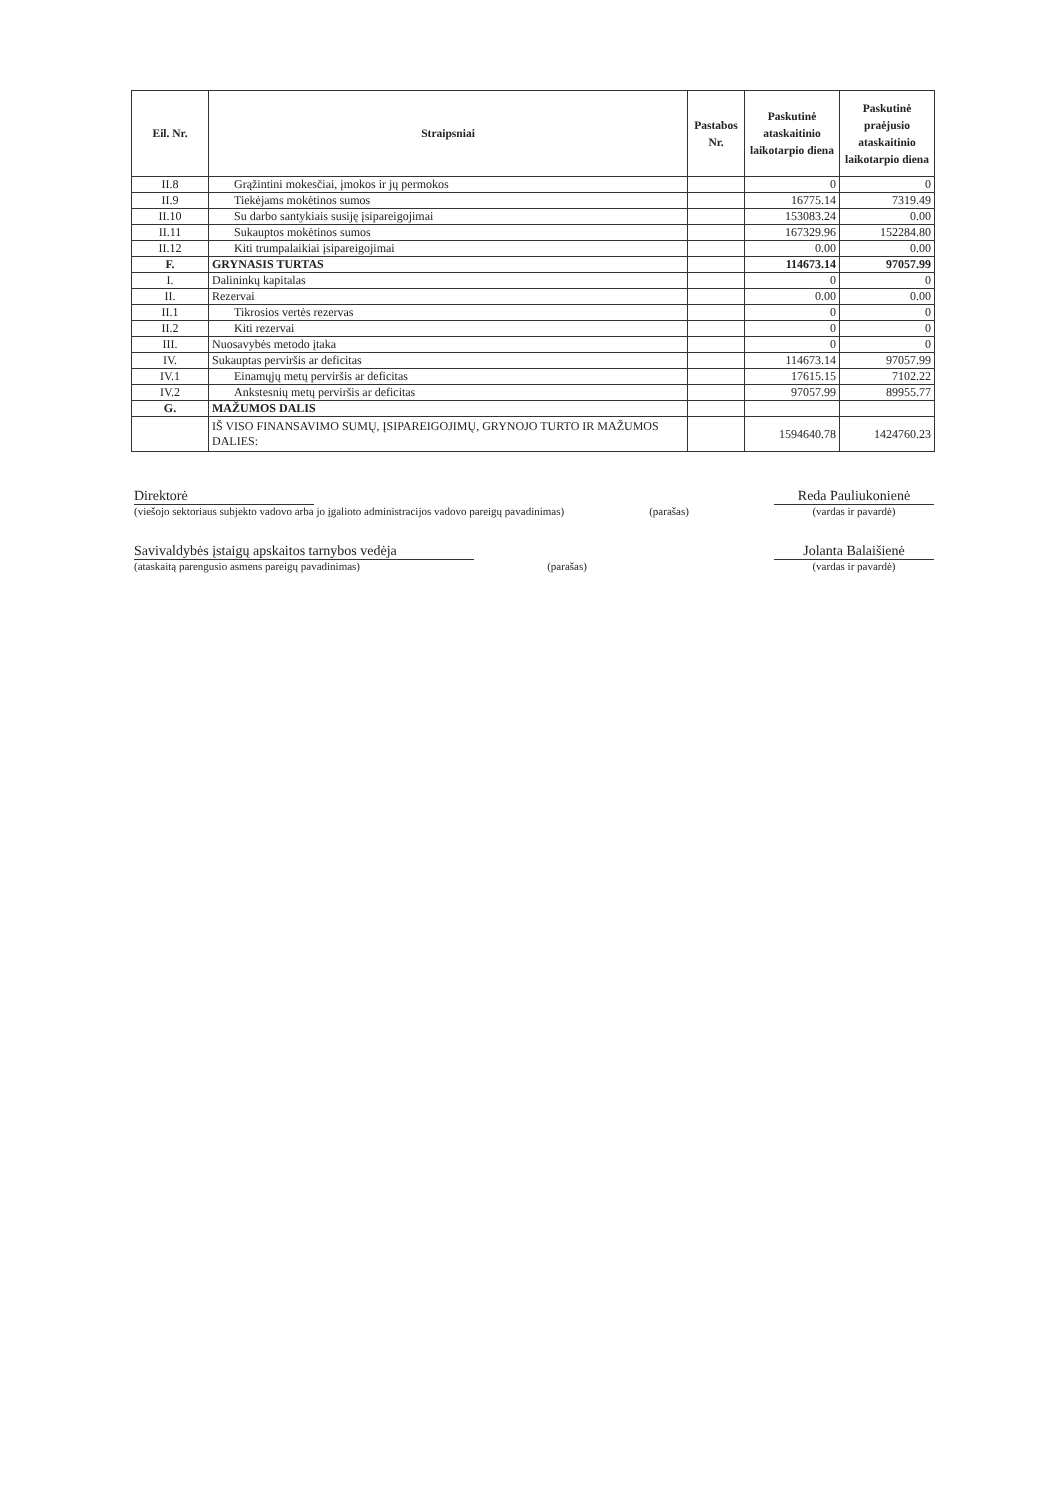| Eil. Nr. | Straipsniai | Pastabos Nr. | Paskutinė ataskaitinio laikotarpio diena | Paskutinė praėjusio ataskaitinio laikotarpio diena |
| --- | --- | --- | --- | --- |
| II.8 | Grąžintini mokesčiai, įmokos ir jų permokos | | 0 | 0 |
| II.9 | Tiekėjams mokėtinos sumos | | 16775.14 | 7319.49 |
| II.10 | Su darbo santykiais susiję įsipareigojimai | | 153083.24 | 0.00 |
| II.11 | Sukauptos mokėtinos sumos | | 167329.96 | 152284.80 |
| II.12 | Kiti trumpalaikiai įsipareigojimai | | 0.00 | 0.00 |
| F. | GRYNASIS TURTAS | | 114673.14 | 97057.99 |
| I. | Dalininkų kapitalas | | 0 | 0 |
| II. | Rezervai | | 0.00 | 0.00 |
| II.1 | Tikrosios vertės rezervas | | 0 | 0 |
| II.2 | Kiti rezervai | | 0 | 0 |
| III. | Nuosavybės metodo įtaka | | 0 | 0 |
| IV. | Sukauptas perviršis ar deficitas | | 114673.14 | 97057.99 |
| IV.1 | Einamųjų metų perviršis ar deficitas | | 17615.15 | 7102.22 |
| IV.2 | Ankstesnių metų perviršis ar deficitas | | 97057.99 | 89955.77 |
| G. | MAŽUMOS DALIS | | | |
| | IŠ VISO FINANSAVIMO SUMŲ, ĮSIPAREIGOJIMŲ, GRYNOJO TURTO IR MAŽUMOS DALIES: | | 1594640.78 | 1424760.23 |
Direktorė Reda Pauliukonienė
(viešojo sektoriaus subjekto vadovo arba jo įgalioto administracijos vadovo pareigų pavadinimas) (parašas) (vardas ir pavardė)
Savivaldybės įstaigų apskaitos tarnybos vedėja Jolanta Balaišienė
(ataskaitą parengusio asmens pareigų pavadinimas) (parašas) (vardas ir pavardė)